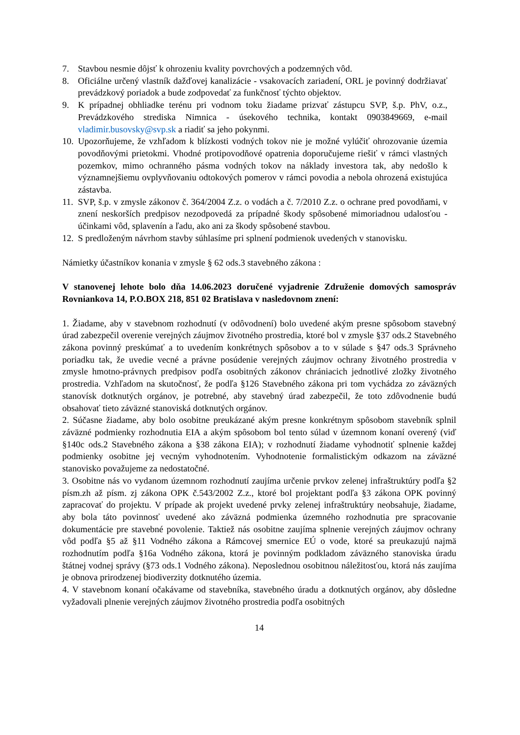7. Stavbou nesmie dôjsť k ohrozeniu kvality povrchových a podzemných vôd.
8. Oficiálne určený vlastník dažďovej kanalizácie - vsakovacích zariadení, ORL je povinný dodržiavať prevádzkový poriadok a bude zodpovedať za funkčnosť týchto objektov.
9. K prípadnej obhliadke terénu pri vodnom toku žiadame prizvať zástupcu SVP, š.p. PhV, o.z., Prevádzkového strediska Nimnica - úsekového technika, kontakt 0903849669, e-mail vladimir.busovsky@svp.sk a riadiť sa jeho pokynmi.
10. Upozorňujeme, že vzhľadom k blízkosti vodných tokov nie je možné vylúčiť ohrozovanie územia povodňovými prietokmi. Vhodné protipovodňové opatrenia doporučujeme riešiť v rámci vlastných pozemkov, mimo ochranného pásma vodných tokov na náklady investora tak, aby nedošlo k významnejšiemu ovplyvňovaniu odtokových pomerov v rámci povodia a nebola ohrozená existujúca zástavba.
11. SVP, š.p. v zmysle zákonov č. 364/2004 Z.z. o vodách a č. 7/2010 Z.z. o ochrane pred povodňami, v znení neskorších predpisov nezodpovedá za prípadné škody spôsobené mimoriadnou udalosťou - účinkami vôd, splavenín a ľadu, ako ani za škody spôsobené stavbou.
12. S predloženým návrhom stavby súhlasíme pri splnení podmienok uvedených v stanovisku.
Námietky účastníkov konania v zmysle § 62 ods.3 stavebného zákona :
V stanovenej lehote bolo dňa 14.06.2023 doručené vyjadrenie Združenie domových samospráv Rovniankova 14, P.O.BOX 218, 851 02 Bratislava v nasledovnom znení:
1. Žiadame, aby v stavebnom rozhodnutí (v odôvodnení) bolo uvedené akým presne spôsobom stavebný úrad zabezpečil overenie verejných záujmov životného prostredia, ktoré bol v zmysle §37 ods.2 Stavebného zákona povinný preskúmať a to uvedením konkrétnych spôsobov a to v súlade s §47 ods.3 Správneho poriadku tak, že uvedie vecné a právne posúdenie verejných záujmov ochrany životného prostredia v zmysle hmotno-právnych predpisov podľa osobitných zákonov chrániacich jednotlivé zložky životného prostredia. Vzhľadom na skutočnosť, že podľa §126 Stavebného zákona pri tom vychádza zo záväzných stanovísk dotknutých orgánov, je potrebné, aby stavebný úrad zabezpečil, že toto zdôvodnenie budú obsahovať tieto záväzné stanoviská dotknutých orgánov.
2. Súčasne žiadame, aby bolo osobitne preukázané akým presne konkrétnym spôsobom stavebník splnil záväzné podmienky rozhodnutia EIA a akým spôsobom bol tento súlad v územnom konaní overený (viď §140c ods.2 Stavebného zákona a §38 zákona EIA); v rozhodnutí žiadame vyhodnotiť splnenie každej podmienky osobitne jej vecným vyhodnotením. Vyhodnotenie formalistickým odkazom na záväzné stanovisko považujeme za nedostatočné.
3. Osobitne nás vo vydanom územnom rozhodnutí zaujíma určenie prvkov zelenej infraštruktúry podľa §2 písm.zh až písm. zj zákona OPK č.543/2002 Z.z., ktoré bol projektant podľa §3 zákona OPK povinný zapracovať do projektu. V prípade ak projekt uvedené prvky zelenej infraštruktúry neobsahuje, žiadame, aby bola táto povinnosť uvedené ako záväzná podmienka územného rozhodnutia pre spracovanie dokumentácie pre stavebné povolenie. Taktiež nás osobitne zaujíma splnenie verejných záujmov ochrany vôd podľa §5 až §11 Vodného zákona a Rámcovej smernice EÚ o vode, ktoré sa preukazujú najmä rozhodnutím podľa §16a Vodného zákona, ktorá je povinným podkladom záväzného stanoviska úradu štátnej vodnej správy (§73 ods.1 Vodného zákona). Neposlednou osobitnou náležitosťou, ktorá nás zaujíma je obnova prirodzenej biodiverzity dotknutého územia.
4. V stavebnom konaní očakávame od stavebníka, stavebného úradu a dotknutých orgánov, aby dôsledne vyžadovali plnenie verejných záujmov životného prostredia podľa osobitných
14